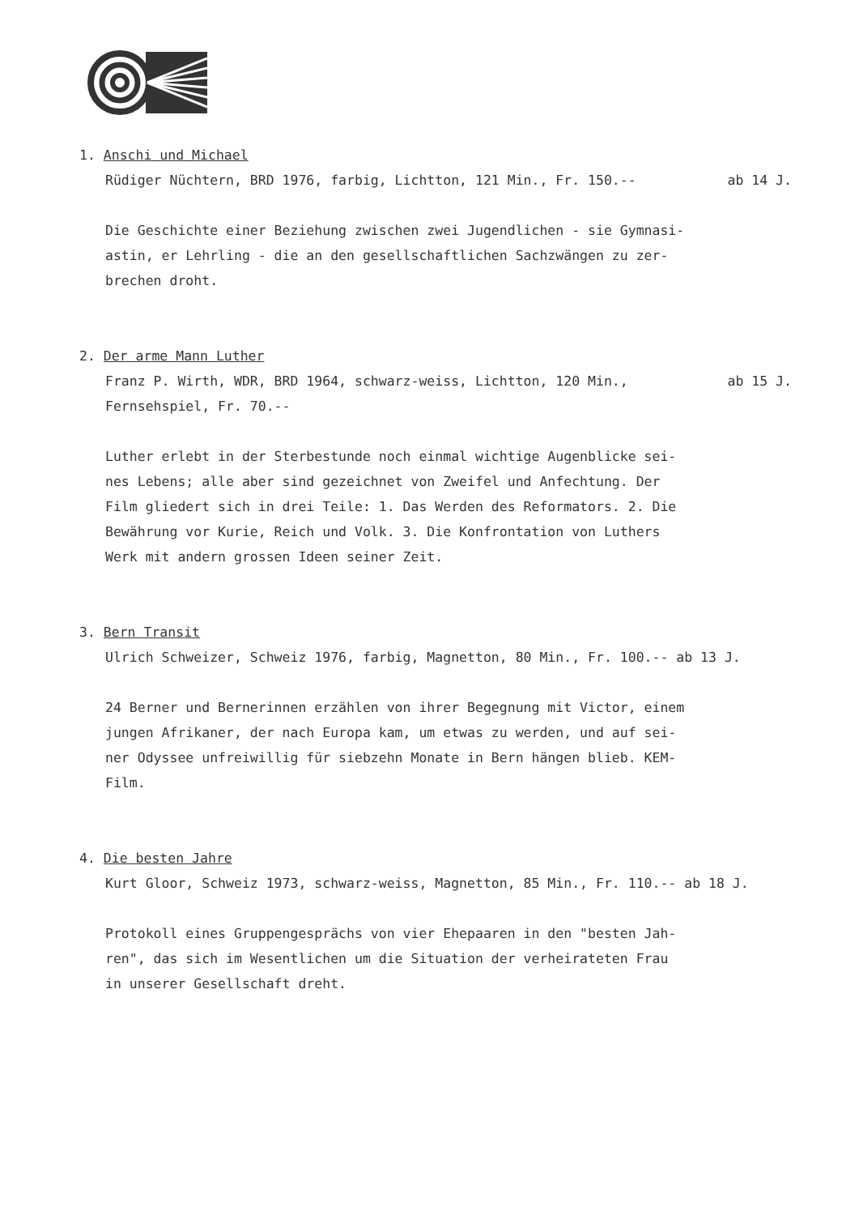1. Anschi und Michael
Rüdiger Nüchtern, BRD 1976, farbig, Lichtton, 121 Min., Fr. 150.-- ab 14 J.
Die Geschichte einer Beziehung zwischen zwei Jugendlichen - sie Gymnasi-
astin, er Lehrling - die an den gesellschaftlichen Sachzwängen zu zer-
brechen droht.
2. Der arme Mann Luther
Franz P. Wirth, WDR, BRD 1964, schwarz-weiss, Lichtton, 120 Min., ab 15 J.
Fernsehspiel, Fr. 70.--
Luther erlebt in der Sterbestunde noch einmal wichtige Augenblicke sei-
nes Lebens; alle aber sind gezeichnet von Zweifel und Anfechtung. Der
Film gliedert sich in drei Teile: 1. Das Werden des Reformators. 2. Die
Bewährung vor Kurie, Reich und Volk. 3. Die Konfrontation von Luthers
Werk mit andern grossen Ideen seiner Zeit.
3. Bern Transit
Ulrich Schweizer, Schweiz 1976, farbig, Magnetton, 80 Min., Fr. 100.-- ab 13 J.
24 Berner und Bernerinnen erzählen von ihrer Begegnung mit Victor, einem
jungen Afrikaner, der nach Europa kam, um etwas zu werden, und auf sei-
ner Odyssee unfreiwillig für siebzehn Monate in Bern hängen blieb. KEM-
Film.
4. Die besten Jahre
Kurt Gloor, Schweiz 1973, schwarz-weiss, Magnetton, 85 Min., Fr. 110.-- ab 18 J.
Protokoll eines Gruppengesprächs von vier Ehepaaren in den "besten Jah-
ren", das sich im Wesentlichen um die Situation der verheirateten Frau
in unserer Gesellschaft dreht.